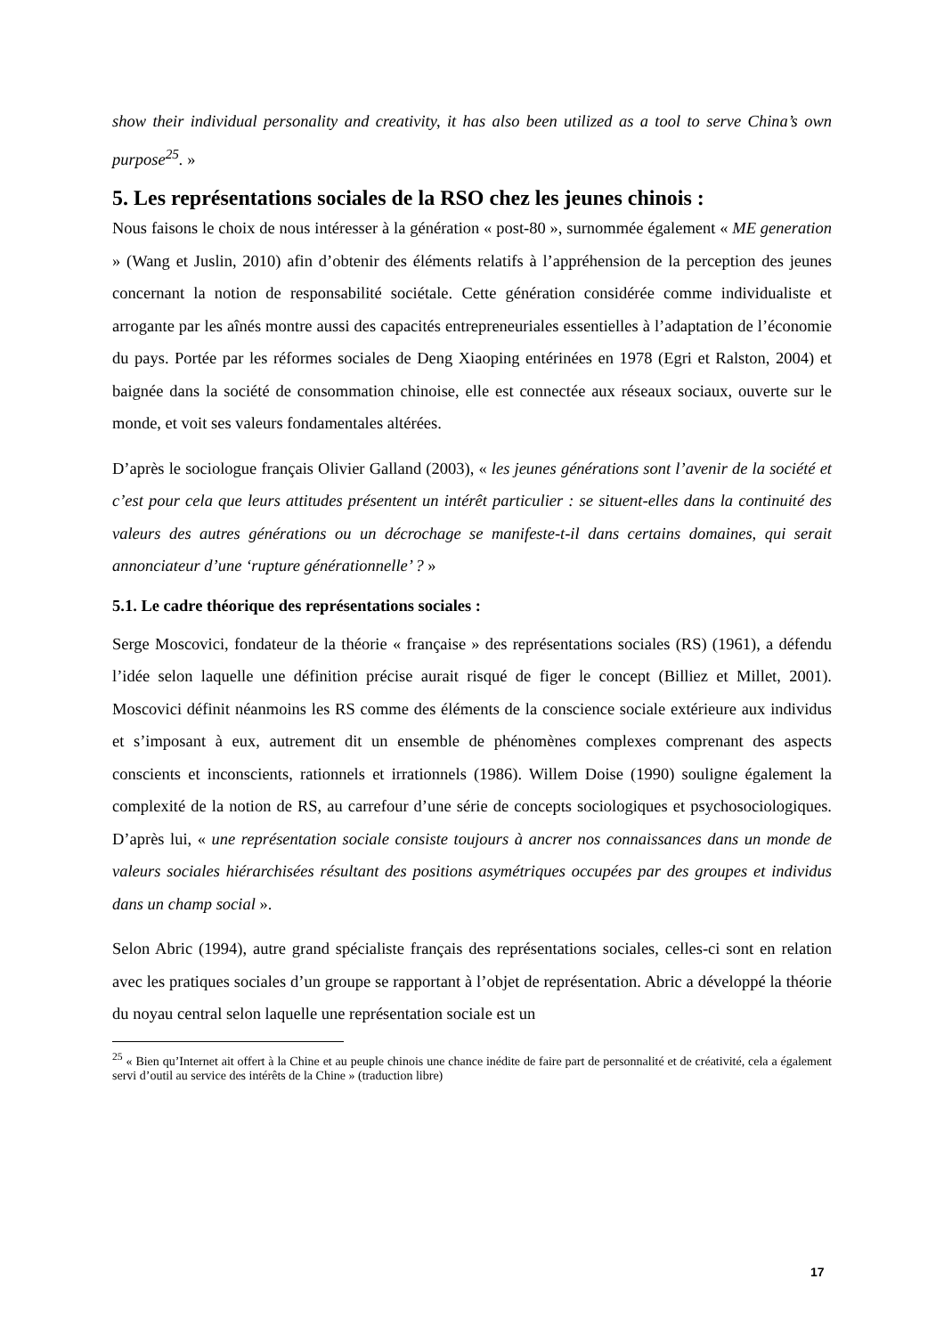show their individual personality and creativity, it has also been utilized as a tool to serve China’s own purpose<sup>25</sup>. »
5. Les représentations sociales de la RSO chez les jeunes chinois :
Nous faisons le choix de nous intéresser à la génération « post-80 », surnommée également « ME generation » (Wang et Juslin, 2010) afin d’obtenir des éléments relatifs à l’appréhension de la perception des jeunes concernant la notion de responsabilité sociétale. Cette génération considérée comme individualiste et arrogante par les aînés montre aussi des capacités entrepreneuriales essentielles à l’adaptation de l’économie du pays. Portée par les réformes sociales de Deng Xiaoping entérinées en 1978 (Egri et Ralston, 2004) et baignée dans la société de consommation chinoise, elle est connectée aux réseaux sociaux, ouverte sur le monde, et voit ses valeurs fondamentales altérées.
D’après le sociologue français Olivier Galland (2003), « les jeunes générations sont l’avenir de la société et c’est pour cela que leurs attitudes présentent un intérêt particulier : se situent-elles dans la continuité des valeurs des autres générations ou un décrochage se manifeste-t-il dans certains domaines, qui serait annonciateur d’une ‘rupture générationnelle’ ? »
5.1. Le cadre théorique des représentations sociales :
Serge Moscovici, fondateur de la théorie « française » des représentations sociales (RS) (1961), a défendu l’idée selon laquelle une définition précise aurait risqué de figer le concept (Billiez et Millet, 2001). Moscovici définit néanmoins les RS comme des éléments de la conscience sociale extérieure aux individus et s’imposant à eux, autrement dit un ensemble de phénomènes complexes comprenant des aspects conscients et inconscients, rationnels et irrationnels (1986). Willem Doise (1990) souligne également la complexité de la notion de RS, au carrefour d’une série de concepts sociologiques et psychosociologiques. D’après lui, « une représentation sociale consiste toujours à ancrer nos connaissances dans un monde de valeurs sociales hiérarchisées résultant des positions asymétriques occupées par des groupes et individus dans un champ social ».
Selon Abric (1994), autre grand spécialiste français des représentations sociales, celles-ci sont en relation avec les pratiques sociales d’un groupe se rapportant à l’objet de représentation. Abric a développé la théorie du noyau central selon laquelle une représentation sociale est un
<sup>25</sup> « Bien qu’Internet ait offert à la Chine et au peuple chinois une chance inédite de faire part de personnalité et de créativité, cela a également servi d’outil au service des intérêts de la Chine » (traduction libre)
17